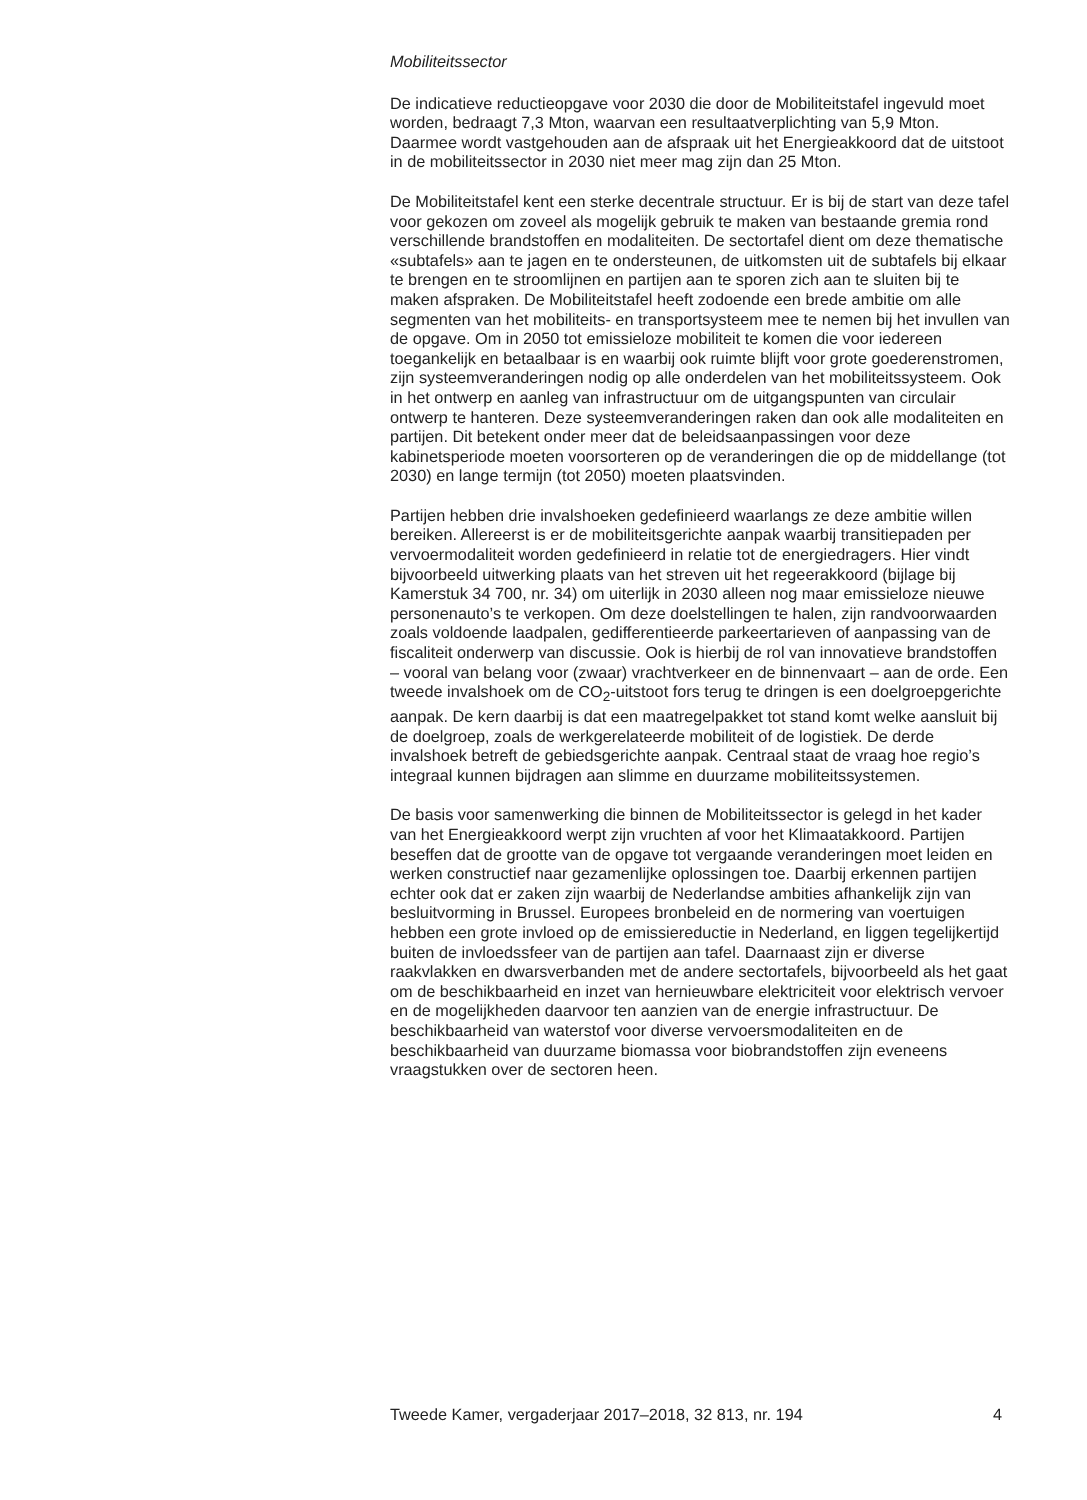Mobiliteitssector
De indicatieve reductieopgave voor 2030 die door de Mobiliteitstafel ingevuld moet worden, bedraagt 7,3 Mton, waarvan een resultaatverplichting van 5,9 Mton. Daarmee wordt vastgehouden aan de afspraak uit het Energieakkoord dat de uitstoot in de mobiliteitssector in 2030 niet meer mag zijn dan 25 Mton.
De Mobiliteitstafel kent een sterke decentrale structuur. Er is bij de start van deze tafel voor gekozen om zoveel als mogelijk gebruik te maken van bestaande gremia rond verschillende brandstoffen en modaliteiten. De sectortafel dient om deze thematische «subtafels» aan te jagen en te ondersteunen, de uitkomsten uit de subtafels bij elkaar te brengen en te stroomlijnen en partijen aan te sporen zich aan te sluiten bij te maken afspraken. De Mobiliteitstafel heeft zodoende een brede ambitie om alle segmenten van het mobiliteits- en transportsysteem mee te nemen bij het invullen van de opgave. Om in 2050 tot emissieloze mobiliteit te komen die voor iedereen toegankelijk en betaalbaar is en waarbij ook ruimte blijft voor grote goederenstromen, zijn systeemveranderingen nodig op alle onderdelen van het mobiliteitssysteem. Ook in het ontwerp en aanleg van infrastructuur om de uitgangspunten van circulair ontwerp te hanteren. Deze systeemveranderingen raken dan ook alle modaliteiten en partijen. Dit betekent onder meer dat de beleidsaanpassingen voor deze kabinetsperiode moeten voorsorteren op de veranderingen die op de middellange (tot 2030) en lange termijn (tot 2050) moeten plaatsvinden.
Partijen hebben drie invalshoeken gedefinieerd waarlangs ze deze ambitie willen bereiken. Allereerst is er de mobiliteitsgerichte aanpak waarbij transitiepaden per vervoermodaliteit worden gedefinieerd in relatie tot de energiedragers. Hier vindt bijvoorbeeld uitwerking plaats van het streven uit het regeerakkoord (bijlage bij Kamerstuk 34 700, nr. 34) om uiterlijk in 2030 alleen nog maar emissieloze nieuwe personenauto’s te verkopen. Om deze doelstellingen te halen, zijn randvoorwaarden zoals voldoende laadpalen, gedifferentieerde parkeertarieven of aanpassing van de fiscaliteit onderwerp van discussie. Ook is hierbij de rol van innovatieve brandstoffen – vooral van belang voor (zwaar) vrachtverkeer en de binnenvaart – aan de orde. Een tweede invalshoek om de CO<sub>2</sub>-uitstoot fors terug te dringen is een doelgroepgerichte aanpak. De kern daarbij is dat een maatregelpakket tot stand komt welke aansluit bij de doelgroep, zoals de werkgerelateerde mobiliteit of de logistiek. De derde invalshoek betreft de gebiedsgerichte aanpak. Centraal staat de vraag hoe regio’s integraal kunnen bijdragen aan slimme en duurzame mobiliteitssystemen.
De basis voor samenwerking die binnen de Mobiliteitssector is gelegd in het kader van het Energieakkoord werpt zijn vruchten af voor het Klimaatakkoord. Partijen beseffen dat de grootte van de opgave tot vergaande veranderingen moet leiden en werken constructief naar gezamenlijke oplossingen toe. Daarbij erkennen partijen echter ook dat er zaken zijn waarbij de Nederlandse ambities afhankelijk zijn van besluitvorming in Brussel. Europees bronbeleid en de normering van voertuigen hebben een grote invloed op de emissiereductie in Nederland, en liggen tegelijkertijd buiten de invloedssfeer van de partijen aan tafel. Daarnaast zijn er diverse raakvlakken en dwarsverbanden met de andere sectortafels, bijvoorbeeld als het gaat om de beschikbaarheid en inzet van hernieuwbare elektriciteit voor elektrisch vervoer en de mogelijkheden daarvoor ten aanzien van de energie infrastructuur. De beschikbaarheid van waterstof voor diverse vervoersmodaliteiten en de beschikbaarheid van duurzame biomassa voor biobrandstoffen zijn eveneens vraagstukken over de sectoren heen.
Tweede Kamer, vergaderjaar 2017–2018, 32 813, nr. 194 4